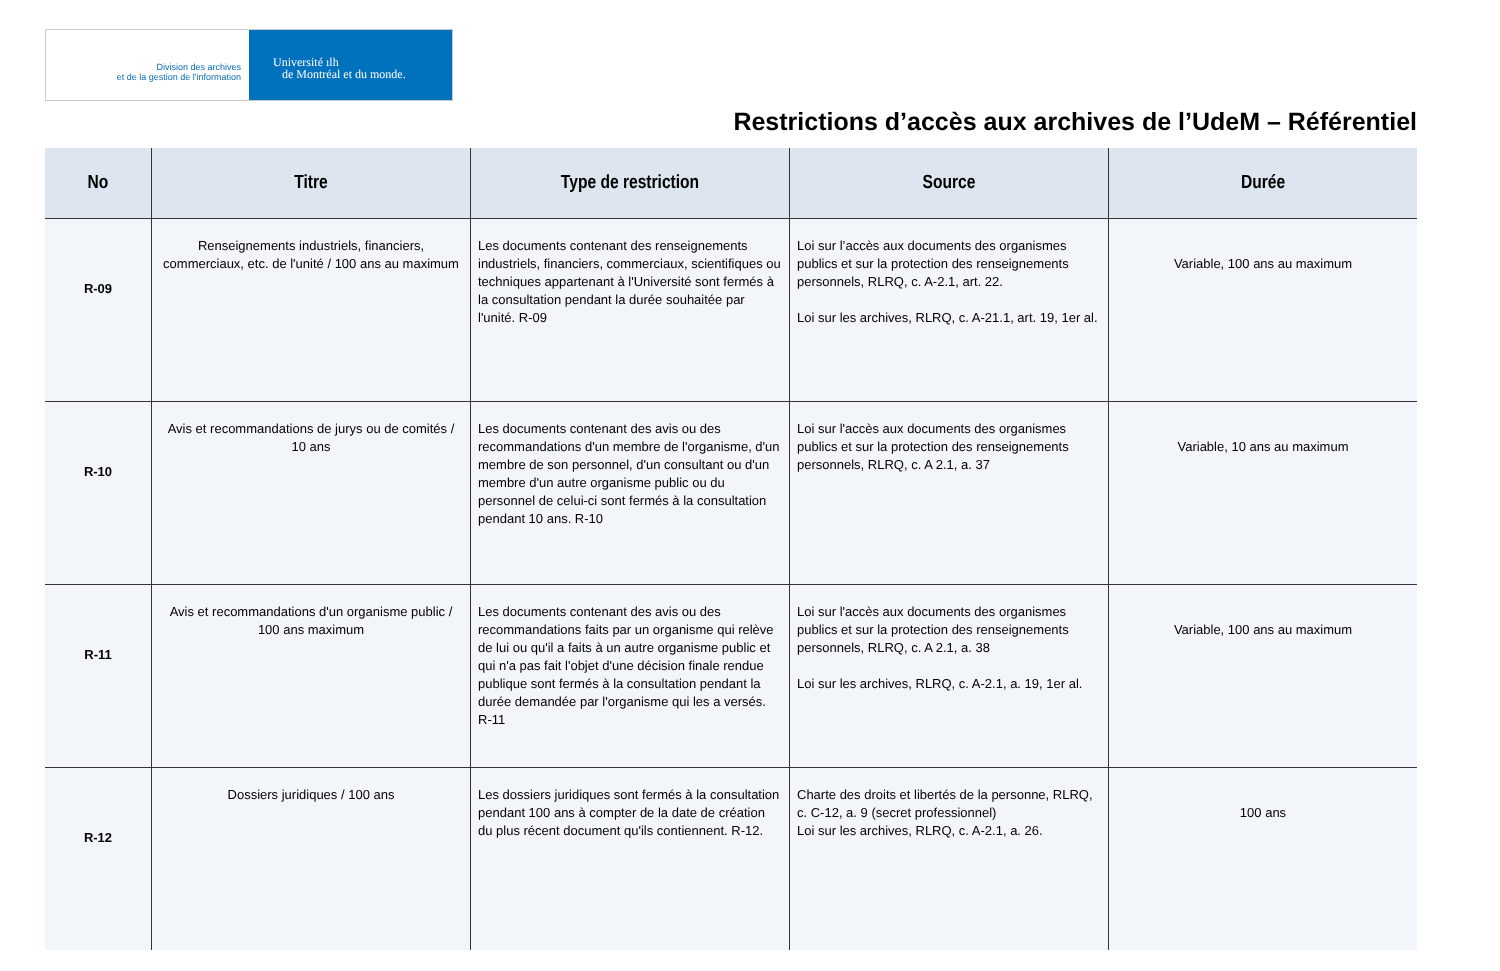Division des archives
et de la gestion de l'information
Université ılh
de Montréal et du monde.
Restrictions d’accès aux archives de l’UdeM – Référentiel
| No | Titre | Type de restriction | Source | Durée |
| --- | --- | --- | --- | --- |
| R-09 | Renseignements industriels, financiers, commerciaux, etc. de l'unité / 100 ans au maximum | Les documents contenant des renseignements industriels, financiers, commerciaux, scientifiques ou techniques appartenant à l'Université sont fermés à la consultation pendant la durée souhaitée par l'unité. R-09 | Loi sur l’accès aux documents des organismes publics et sur la protection des renseignements personnels, RLRQ, c. A-2.1, art. 22. Loi sur les archives, RLRQ, c. A-21.1, art. 19, 1er al. | Variable, 100 ans au maximum |
| R-10 | Avis et recommandations de jurys ou de comités / 10 ans | Les documents contenant des avis ou des recommandations d'un membre de l'organisme, d'un membre de son personnel, d'un consultant ou d'un membre d'un autre organisme public ou du personnel de celui-ci sont fermés à la consultation pendant 10 ans. R-10 | Loi sur l'accès aux documents des organismes publics et sur la protection des renseignements personnels, RLRQ, c. A 2.1, a. 37 | Variable, 10 ans au maximum |
| R-11 | Avis et recommandations d'un organisme public / 100 ans maximum | Les documents contenant des avis ou des recommandations faits par un organisme qui relève de lui ou qu'il a faits à un autre organisme public et qui n'a pas fait l'objet d'une décision finale rendue publique sont fermés à la consultation pendant la durée demandée par l'organisme qui les a versés. R-11 | Loi sur l'accès aux documents des organismes publics et sur la protection des renseignements personnels, RLRQ, c. A 2.1, a. 38 Loi sur les archives, RLRQ, c. A-2.1, a. 19, 1er al. | Variable, 100 ans au maximum |
| R-12 | Dossiers juridiques / 100 ans | Les dossiers juridiques sont fermés à la consultation pendant 100 ans à compter de la date de création du plus récent document qu'ils contiennent. R-12. | Charte des droits et libertés de la personne, RLRQ, c. C-12, a. 9 (secret professionnel) Loi sur les archives, RLRQ, c. A-2.1, a. 26. | 100 ans |